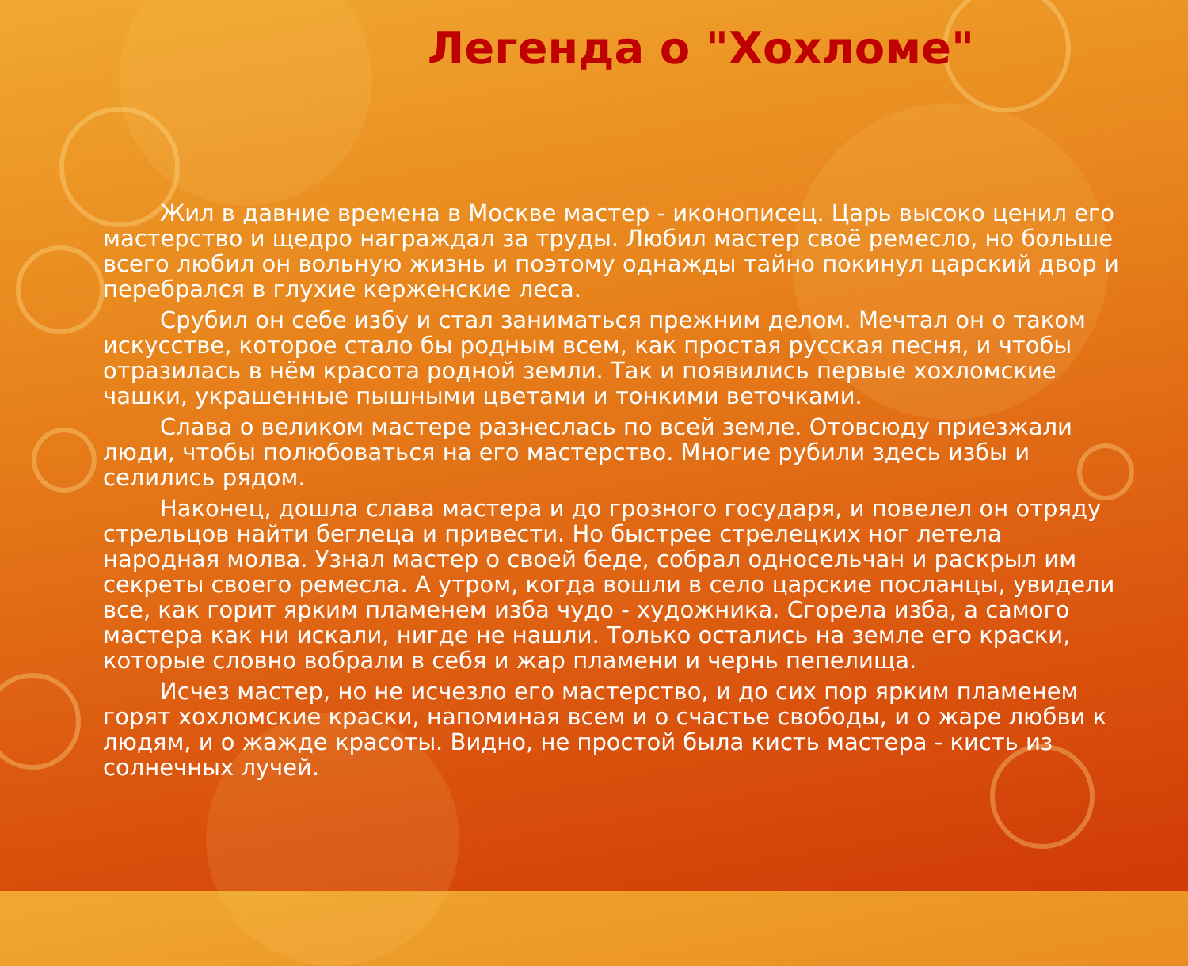Легенда о "Хохломе"
Жил в давние времена в Москве мастер - иконописец. Царь высоко ценил его мастерство и щедро награждал за труды. Любил мастер своё ремесло, но больше всего любил он вольную жизнь и поэтому однажды тайно покинул царский двор и перебрался в глухие керженские леса.
Срубил он себе избу и стал заниматься прежним делом. Мечтал он о таком искусстве, которое стало бы родным всем, как простая русская песня, и чтобы отразилась в нём красота родной земли. Так и появились первые хохломские чашки, украшенные пышными цветами и тонкими веточками.
Слава о великом мастере разнеслась по всей земле. Отовсюду приезжали люди, чтобы полюбоваться на его мастерство. Многие рубили здесь избы и селились рядом.
Наконец, дошла слава мастера и до грозного государя, и повелел он отряду стрельцов найти беглеца и привести. Но быстрее стрелецких ног летела народная молва. Узнал мастер о своей беде, собрал односельчан и раскрыл им секреты своего ремесла. А утром, когда вошли в село царские посланцы, увидели все, как горит ярким пламенем изба чудо - художника. Сгорела изба, а самого мастера как ни искали, нигде не нашли. Только остались на земле его краски, которые словно вобрали в себя и жар пламени и чернь пепелища.
Исчез мастер, но не исчезло его мастерство, и до сих пор ярким пламенем горят хохломские краски, напоминая всем и о счастье свободы, и о жаре любви к людям, и о жажде красоты. Видно, не простой была кисть мастера - кисть из солнечных лучей.